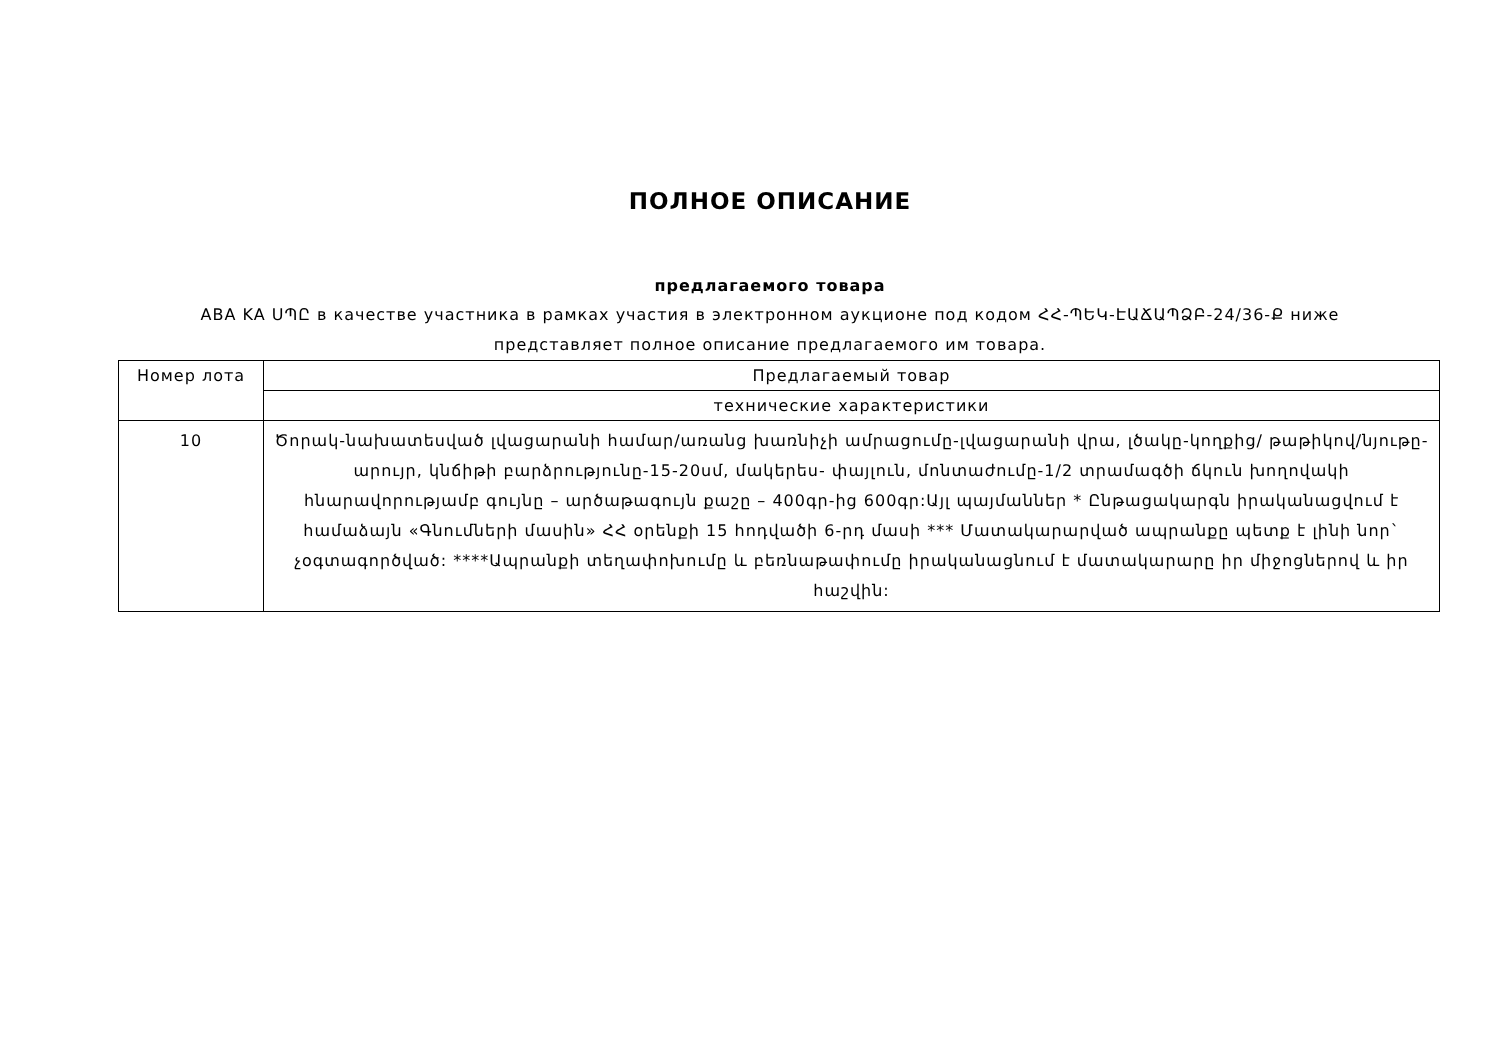ПОЛНОЕ ОПИСАНИЕ
предлагаемого товара
ABA KA ՍՊԸ в качестве участника в рамках участия в электронном аукционе под кодом ՀՀ-ՊԵԿ-ԷԱՃԱՊՁԲ-24/36-Ք ниже представляет полное описание предлагаемого им товара.
| Номер лота | Предлагаемый товар |
| | технические характеристики |
| 10 | Ծորակ-նախատեսված լվացարանի համար/առանց խառնիչի ամրացումը-լվացարանի վրա, լծակը-կողքից/ թաթիկով/նյութը-արույր, կնճիթի բարձրությունը-15-20սմ, մակերես- փայլուն, մոնտաժումը-1/2 տրամագծի ճկուն խողովակի հնարավորությամբ գույնը – արծաթագույն քաշը – 400գր-ից 600գր:Այլ պայմաններ * Ընթացակարգն իրականացվում է համաձայն «Գնումների մասին» ՀՀ օրենքի 15 հոդվածի 6-րդ մասի *** Մատակարարված ապրանքը պետք է լինի նոր` չօգտագործված: ****Ապրանքի տեղափոխումը և բեռնաթափումը իրականացնում է մատակարարը իր միջոցներով և իր հաշվին: |